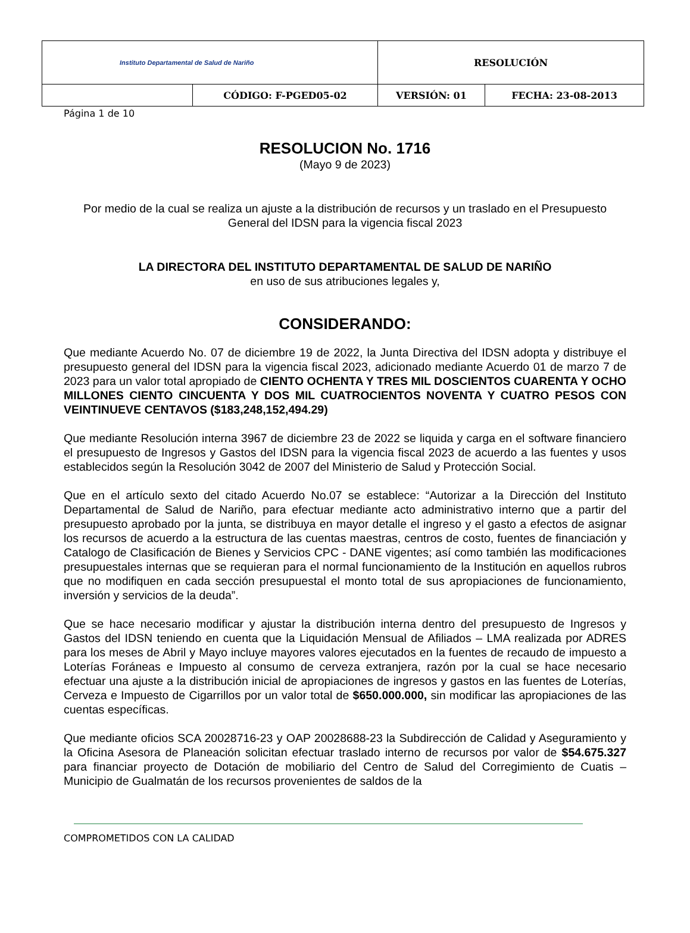| Instituto Departamental de Salud de Nariño | | RESOLUCIÓN | |
| | CÓDIGO: F-PGED05-02 | VERSIÓN: 01 | FECHA: 23-08-2013 |
Página 1 de 10
RESOLUCION No. 1716
(Mayo 9 de 2023)
Por medio de la cual se realiza un ajuste a la distribución de recursos y un traslado en el Presupuesto General del IDSN para la vigencia fiscal 2023
LA DIRECTORA DEL INSTITUTO DEPARTAMENTAL DE SALUD DE NARIÑO
en uso de sus atribuciones legales y,
CONSIDERANDO:
Que mediante Acuerdo No. 07 de diciembre 19 de 2022, la Junta Directiva del IDSN adopta y distribuye el presupuesto general del IDSN para la vigencia fiscal 2023, adicionado mediante Acuerdo 01 de marzo 7 de 2023 para un valor total apropiado de CIENTO OCHENTA Y TRES MIL DOSCIENTOS CUARENTA Y OCHO MILLONES CIENTO CINCUENTA Y DOS MIL CUATROCIENTOS NOVENTA Y CUATRO PESOS CON VEINTINUEVE CENTAVOS ($183,248,152,494.29)
Que mediante Resolución interna 3967 de diciembre 23 de 2022 se liquida y carga en el software financiero el presupuesto de Ingresos y Gastos del IDSN para la vigencia fiscal 2023 de acuerdo a las fuentes y usos establecidos según la Resolución 3042 de 2007 del Ministerio de Salud y Protección Social.
Que en el artículo sexto del citado Acuerdo No.07 se establece: “Autorizar a la Dirección del Instituto Departamental de Salud de Nariño, para efectuar mediante acto administrativo interno que a partir del presupuesto aprobado por la junta, se distribuya en mayor detalle el ingreso y el gasto a efectos de asignar los recursos de acuerdo a la estructura de las cuentas maestras, centros de costo, fuentes de financiación y Catalogo de Clasificación de Bienes y Servicios CPC - DANE vigentes; así como también las modificaciones presupuestales internas que se requieran para el normal funcionamiento de la Institución en aquellos rubros que no modifiquen en cada sección presupuestal el monto total de sus apropiaciones de funcionamiento, inversión y servicios de la deuda”.
Que se hace necesario modificar y ajustar la distribución interna dentro del presupuesto de Ingresos y Gastos del IDSN teniendo en cuenta que la Liquidación Mensual de Afiliados – LMA realizada por ADRES para los meses de Abril y Mayo incluye mayores valores ejecutados en la fuentes de recaudo de impuesto a Loterías Foráneas e Impuesto al consumo de cerveza extranjera, razón por la cual se hace necesario efectuar una ajuste a la distribución inicial de apropiaciones de ingresos y gastos en las fuentes de Loterías, Cerveza e Impuesto de Cigarrillos por un valor total de $650.000.000, sin modificar las apropiaciones de las cuentas específicas.
Que mediante oficios SCA 20028716-23 y OAP 20028688-23 la Subdirección de Calidad y Aseguramiento y la Oficina Asesora de Planeación solicitan efectuar traslado interno de recursos por valor de $54.675.327 para financiar proyecto de Dotación de mobiliario del Centro de Salud del Corregimiento de Cuatis – Municipio de Gualmatán de los recursos provenientes de saldos de la
COMPROMETIDOS CON LA CALIDAD